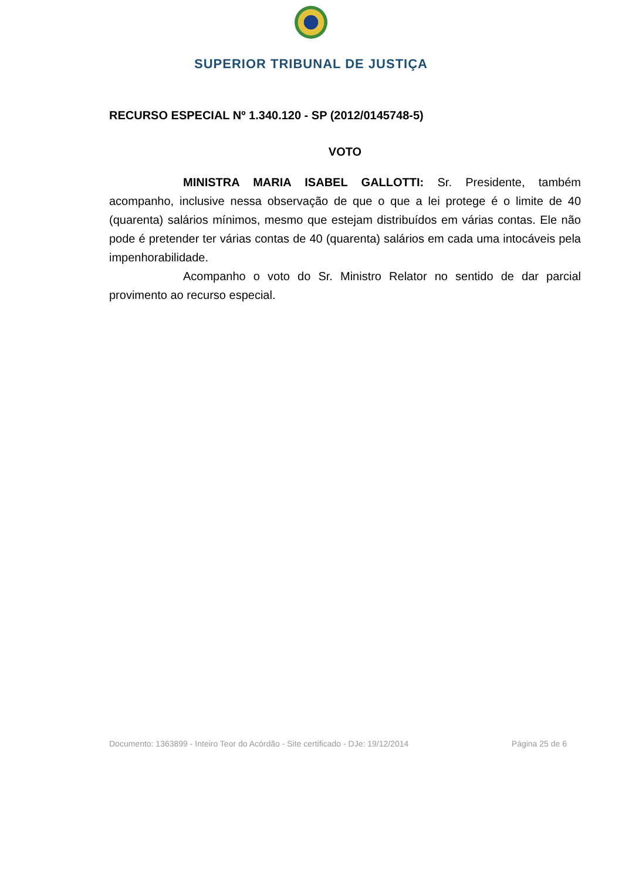SUPERIOR TRIBUNAL DE JUSTIÇA
RECURSO ESPECIAL Nº 1.340.120 - SP (2012/0145748-5)
VOTO
MINISTRA MARIA ISABEL GALLOTTI: Sr. Presidente, também acompanho, inclusive nessa observação de que o que a lei protege é o limite de 40 (quarenta) salários mínimos, mesmo que estejam distribuídos em várias contas. Ele não pode é pretender ter várias contas de 40 (quarenta) salários em cada uma intocáveis pela impenhorabilidade.
Acompanho o voto do Sr. Ministro Relator no sentido de dar parcial provimento ao recurso especial.
Documento: 1363899 - Inteiro Teor do Acórdão - Site certificado - DJe: 19/12/2014 Página 25 de 6